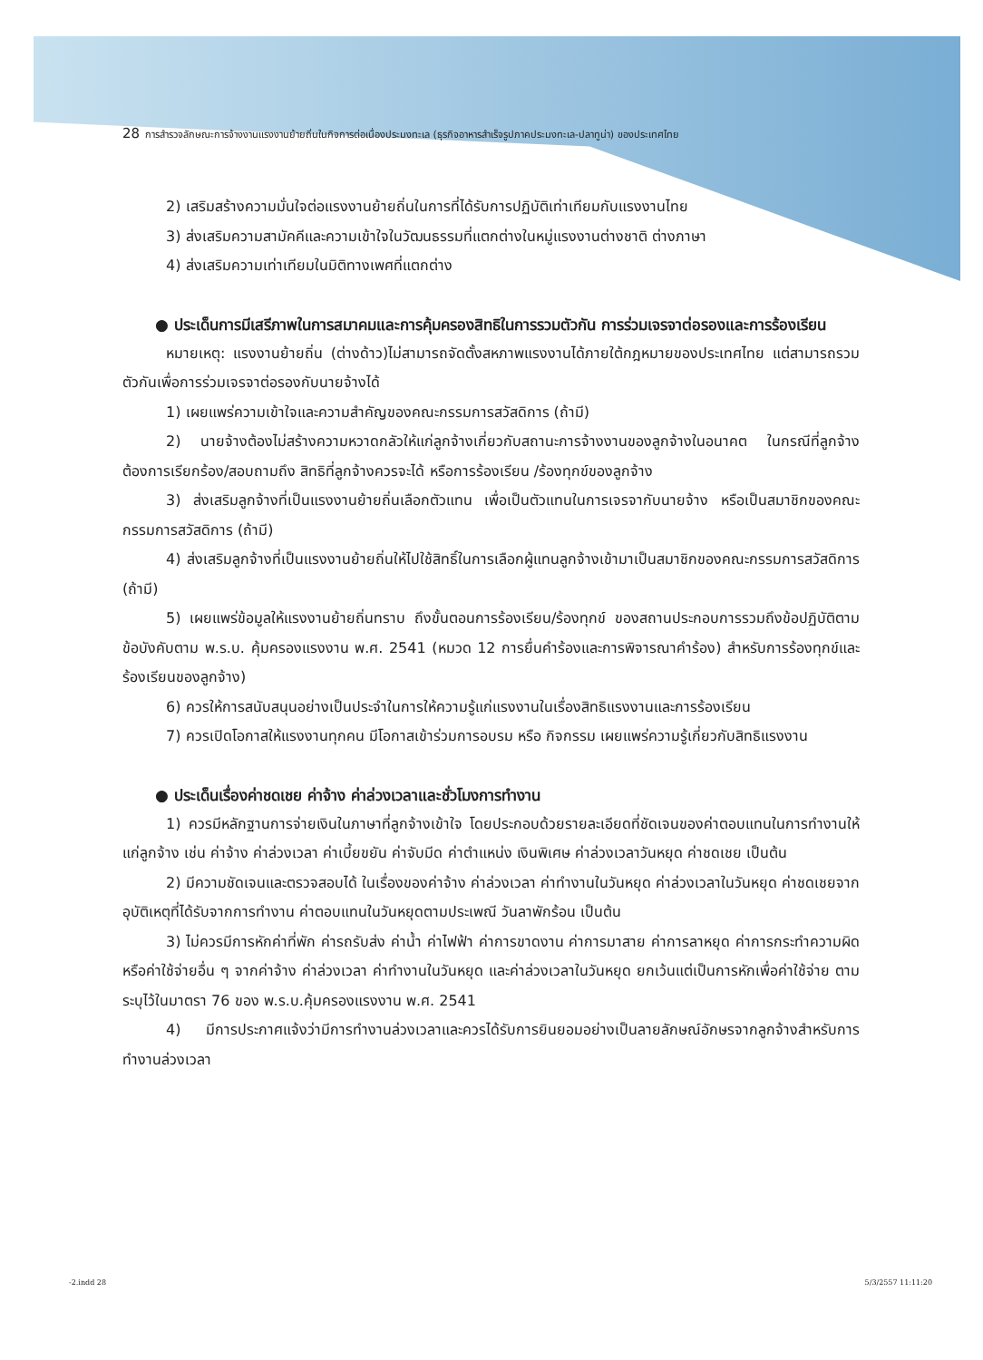28 การสำรวจลักษณะการจ้างงานแรงงานย้ายถิ่นในกิจการต่อเนื่องประมงทะเล (ธุรกิจอาหารสำเร็จรูปภาคประมงทะเล-ปลาทูน่า) ของประเทศไทย
2) เสริมสร้างความมั่นใจต่อแรงงานย้ายถิ่นในการที่ได้รับการปฏิบัติเท่าเทียมกับแรงงานไทย
3) ส่งเสริมความสามัคคีและความเข้าใจในวัฒนธรรมที่แตกต่างในหมู่แรงงานต่างชาติ ต่างภาษา
4) ส่งเสริมความเท่าเทียมในมิติทางเพศที่แตกต่าง
● ประเด็นการมีเสรีภาพในการสมาคมและการคุ้มครองสิทธิในการรวมตัวกัน การร่วมเจรจาต่อรองและการร้องเรียน
หมายเหตุ: แรงงานย้ายถิ่น (ต่างด้าว)ไม่สามารถจัดตั้งสหภาพแรงงานได้ภายใต้กฎหมายของประเทศไทย แต่สามารถรวมตัวกันเพื่อการร่วมเจรจาต่อรองกับนายจ้างได้
1) เผยแพร่ความเข้าใจและความสำคัญของคณะกรรมการสวัสดิการ (ถ้ามี)
2) นายจ้างต้องไม่สร้างความหวาดกลัวให้แก่ลูกจ้างเกี่ยวกับสถานะการจ้างงานของลูกจ้างในอนาคต ในกรณีที่ลูกจ้างต้องการเรียกร้อง/สอบถามถึง สิทธิที่ลูกจ้างควรจะได้ หรือการร้องเรียน /ร้องทุกข์ของลูกจ้าง
3) ส่งเสริมลูกจ้างที่เป็นแรงงานย้ายถิ่นเลือกตัวแทน เพื่อเป็นตัวแทนในการเจรจากับนายจ้าง หรือเป็นสมาชิกของคณะกรรมการสวัสดิการ (ถ้ามี)
4) ส่งเสริมลูกจ้างที่เป็นแรงงานย้ายถิ่นให้ไปใช้สิทธิ์ในการเลือกผู้แทนลูกจ้างเข้ามาเป็นสมาชิกของคณะกรรมการสวัสดิการ (ถ้ามี)
5) เผยแพร่ข้อมูลให้แรงงานย้ายถิ่นทราบ ถึงขั้นตอนการร้องเรียน/ร้องทุกข์ ของสถานประกอบการรวมถึงข้อปฏิบัติตามข้อบังคับตาม พ.ร.บ. คุ้มครองแรงงาน พ.ศ. 2541 (หมวด 12 การยื่นคำร้องและการพิจารณาคำร้อง) สำหรับการร้องทุกข์และร้องเรียนของลูกจ้าง)
6) ควรให้การสนับสนุนอย่างเป็นประจำในการให้ความรู้แก่แรงงานในเรื่องสิทธิแรงงานและการร้องเรียน
7) ควรเปิดโอกาสให้แรงงานทุกคน มีโอกาสเข้าร่วมการอบรม หรือ กิจกรรม เผยแพร่ความรู้เกี่ยวกับสิทธิแรงงาน
● ประเด็นเรื่องค่าชดเชย ค่าจ้าง ค่าล่วงเวลาและชั่วโมงการทำงาน
1) ควรมีหลักฐานการจ่ายเงินในภาษาที่ลูกจ้างเข้าใจ โดยประกอบด้วยรายละเอียดที่ชัดเจนของค่าตอบแทนในการทำงานให้แก่ลูกจ้าง เช่น ค่าจ้าง ค่าล่วงเวลา ค่าเบี้ยขยัน ค่าจับมีด ค่าตำแหน่ง เงินพิเศษ ค่าล่วงเวลาวันหยุด ค่าชดเชย เป็นต้น
2) มีความชัดเจนและตรวจสอบได้ ในเรื่องของค่าจ้าง ค่าล่วงเวลา ค่าทำงานในวันหยุด ค่าล่วงเวลาในวันหยุด ค่าชดเชยจากอุบัติเหตุที่ได้รับจากการทำงาน ค่าตอบแทนในวันหยุดตามประเพณี วันลาพักร้อน เป็นต้น
3) ไม่ควรมีการหักค่าที่พัก ค่ารถรับส่ง ค่าน้ำ ค่าไฟฟ้า ค่าการขาดงาน ค่าการมาสาย ค่าการลาหยุด ค่าการกระทำความผิด หรือค่าใช้จ่ายอื่น ๆ จากค่าจ้าง ค่าล่วงเวลา ค่าทำงานในวันหยุด และค่าล่วงเวลาในวันหยุด ยกเว้นแต่เป็นการหักเพื่อค่าใช้จ่าย ตามระบุไว้ในมาตรา 76 ของ พ.ร.บ.คุ้มครองแรงงาน พ.ศ. 2541
4) มีการประกาศแจ้งว่ามีการทำงานล่วงเวลาและควรได้รับการยินยอมอย่างเป็นลายลักษณ์อักษรจากลูกจ้างสำหรับการทำงานล่วงเวลา
-2.indd 28 5/3/2557 11:11:20